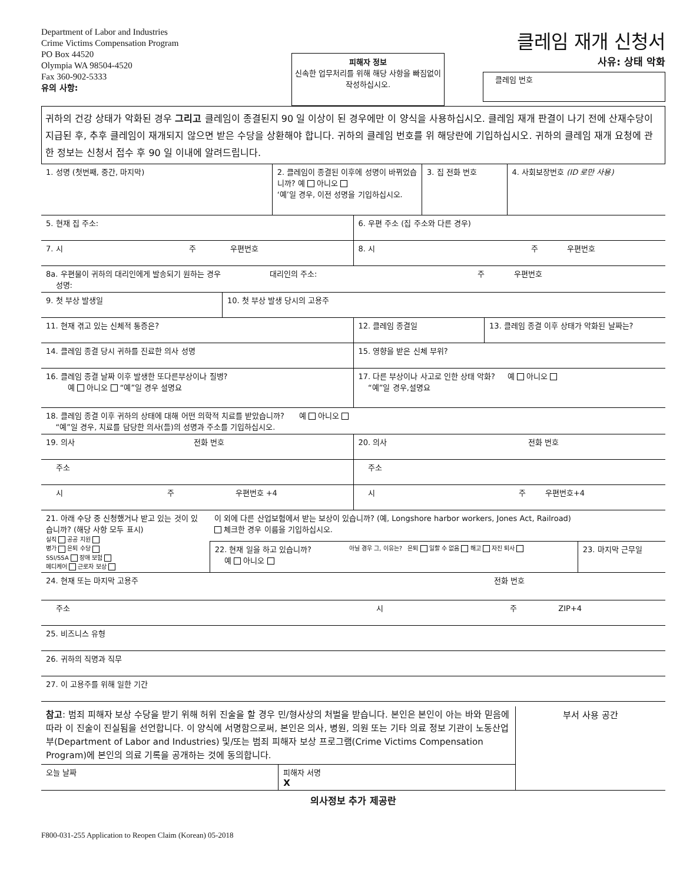Department of Labor and Industries
Crime Victims Compensation Program
PO Box 44520
Olympia WA 98504-4520
Fax 360-902-5333
유의 사항:
피해자 정보
신속한 업무처리를 위해 해당 사항을 빠짐없이 작성하십시오.
클레임 재개 신청서
사유: 상태 악화
클레임 번호
귀하의 건강 상태가 악화된 경우 그리고 클레임이 종결된지 90 일 이상이 된 경우에만 이 양식을 사용하십시오. 클레임 재개 판결이 나기 전에 산재수당이 지급된 후, 추후 클레임이 재개되지 않으면 받은 수당을 상환해야 합니다. 귀하의 클레임 번호를 위 해당란에 기입하십시오. 귀하의 클레임 재개 요청에 관한 정보는 신청서 접수 후 90 일 이내에 알려드립니다.
| 1. 성명 (첫번째, 중간, 마지막) | 2. 클레임이 종결된 이후에 성명이 바뀌었습니까? 예 아니오 ‘예’일 경우, 이전 성명을 기입하십시오. | 3. 집 전화 번호 | 4. 사회보장번호 (ID 로만 사용) |
| 5. 현재 집 주소: | 6. 우편 주소 (집 주소와 다른 경우) |
| 7. 시 주 우편번호 | 8. 시 주 우편번호 |
| 8a. 우편물이 귀하의 대리인에게 발송되기 원하는 경우 대리인의 주소: 주 우편번호 성명: | |
| 9. 첫 부상 발생일 | 10. 첫 부상 발생 당시의 고용주 |
| 11. 현재 겪고 있는 신체적 통증은? | 12. 클레임 종결일 | 13. 클레임 종결 이후 상태가 악화된 날짜는? |
| 14. 클레임 종결 당시 귀하를 진료한 의사 성명 | 15. 영향을 받은 신체 부위? | |
| 16. 클레임 종결 날짜 이후 발생한 또다른부상이나 질병? 예 아니오 “예”일 경우 설명요 | 17. 다른 부상이나 사고로 인한 상태 악화? 예 아니오 “예”일 경우,설명요 | |
| 18. 클레임 종결 이후 귀하의 상태에 대해 어떤 의학적 치료를 받았습니까? 예 아니오 “예”일 경우, 치료를 담당한 의사(들)의 성명과 주소를 기입하십시오. | | |
| 19. 의사 전화 번호 | 20. 의사 전화 번호 | |
| 주소 | 주소 | |
| 시 주 우편번호 +4 | 시 주 우편번호+4 | |
| 21. 아래 수당 중 신청했거나 받고 있는 것이 있습니까? (해당 사항 모두 표시) 실직 공공 지원 병가 은퇴 수당 SSI/SSA 장애 보험 메디케어 근로자 보상 | 이 외에 다른 산업보험에서 받는 보상이 있습니까? (예, Longshore harbor workers, Jones Act, Railroad) 체크한 경우 이름을 기입하십시오. | | |
| | 22. 현재 일을 하고 있습니까? 예 아니오 | 아닐 경우 그, 이유는? 은퇴 일할 수 없음 해고 자진 퇴사 | 23. 마지막 근무일 |
| 24. 현재 또는 마지막 고용주 전화 번호 |
| 주소 시 주 ZIP+4 |
| 25. 비즈니스 유형 |
| 26. 귀하의 직명과 직무 |
| 27. 이 고용주를 위해 일한 기간 |
| 참고 : 범죄 피해자 보상 수당을 받기 위해 허위 진술을 할 경우 민/형사상의 처벌을 받습니다. 본인은 본인이 아는 바와 믿음에 따라 이 진술이 진실됨을 선언합니다. 이 양식에 서명함으로써, 본인은 의사, 병원, 의원 또는 기타 의료 정보 기관이 노동산업부(Department of Labor and Industries) 및/또는 범죄 피해자 보상 프로그램(Crime Victims Compensation Program)에 본인의 의료 기록을 공개하는 것에 동의합니다. | | 부서 사용 공간 |
| 오늘 날짜 | 피해자 서명 X | |
의사정보 추가 제공란
F800-031-255 Application to Reopen Claim (Korean) 05-2018